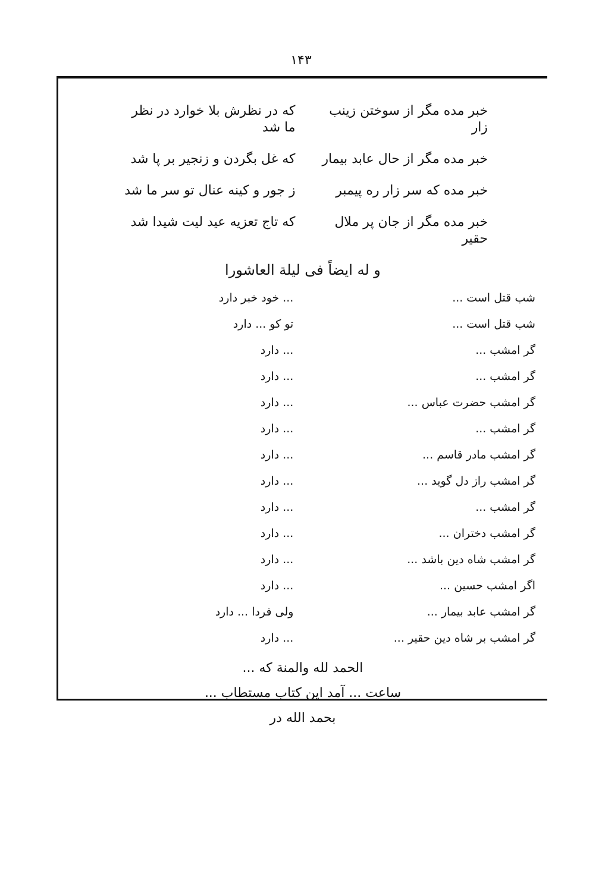۱۴۳
خبر مده مگر از سوختن زینب زار که در نظرش بلا خوارد در نظر ما شد
خبر مده مگر از حال عابد بیمار که غل بگردن و زنجیر بر پا شد
خبر مده که سر زار ره پیمبر ز جور و کینه عنال تو سر ما شد
خبر مده مگر از جان پر ملال حقیر که تاج تعزیه عید لیت شیدا شد
و له ایضاً فی لیلة العاشورا
شب قتل است ...... خود خبر دارد
شب قتل است ... تو کو ... دارد
گر امشب ...... دارد
گر امشب ...... دارد
گر امشب حضرت عباس ...... دارد
گر امشب ...... دارد
گر امشب مادر قاسم ...... دارد
گر امشب راز دل گوید ...... دارد
گر امشب ...... دارد
گر امشب دختران ...... دارد
گر امشب شاه دین باشد ...... دارد
اگر امشب حسین ...... دارد
گر امشب عابد بیمار ... ولی فردا ... دارد
گر امشب بر شاه دین حقیر ...... دارد
الحمد لله والمنة که ...
ساعت ... آمد این کتاب مستطاب ...
بحمد الله در